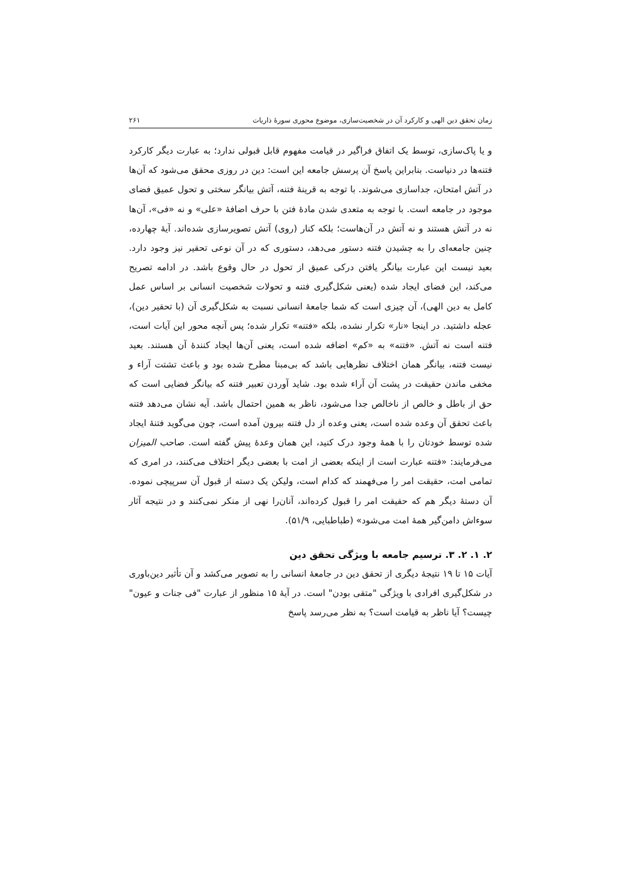زمان تحقق دین الهی و کارکرد آن در شخصیت‌سازی، موضوع محوری سورهٔ ذاریات ۲۶۱
و یا پاک‌سازی، توسط یک اتفاق فراگیر در قیامت مفهوم قابل قبولی ندارد؛ به عبارت دیگر کارکرد فتنه‌ها در دنیاست. بنابراین پاسخ آن پرسش جامعه این است: دین در روزی محقق می‌شود که آن‌ها در آتش امتحان، جداسازی می‌شوند. با توجه به قرینهٔ فتنه، آتش بیانگر سختی و تحول عمیق فضای موجود در جامعه است. با توجه به متعدی شدن مادهٔ فتن با حرف اضافهٔ «علی» و نه «فی»، آن‌ها نه در آتش هستند و نه آتش در آن‌هاست؛ بلکه کنار (روی) آتش تصویرسازی شده‌اند. آیهٔ چهارده، چنین جامعه‌ای را به چشیدن فتنه دستور می‌دهد، دستوری که در آن نوعی تحقیر نیز وجود دارد. بعید نیست این عبارت بیانگر یافتن درکی عمیق از تحول در حال وقوع باشد. در ادامه تصریح می‌کند، این فضای ایجاد شده (یعنی شکل‌گیری فتنه و تحولات شخصیت انسانی بر اساس عمل کامل به دین الهی)، آن چیزی است که شما جامعهٔ انسانی نسبت به شکل‌گیری آن (با تحقیر دین)، عجله داشتید. در اینجا «نار» تکرار نشده، بلکه «فتنه» تکرار شده؛ پس آنچه محور این آیات است، فتنه است نه آتش. «فتنه» به «کم» اضافه شده است، یعنی آن‌ها ایجاد کنندهٔ آن هستند. بعید نیست فتنه، بیانگر همان اختلاف نظرهایی باشد که بی‌مبنا مطرح شده بود و باعث تشتت آراء و مخفی ماندن حقیقت در پشت آن آراء شده بود. شاید آوردن تعبیر فتنه که بیانگر فضایی است که حق از باطل و خالص از ناخالص جدا می‌شود، ناظر به همین احتمال باشد. آیه نشان می‌دهد فتنه باعث تحقق آن وعده شده است، یعنی وعده از دل فتنه بیرون آمده است، چون می‌گوید فتنهٔ ایجاد شده توسط خودتان را با همهٔ وجود درک کنید، این همان وعدهٔ پیش گفته است. صاحب المیزان می‌فرمایند: «فتنه عبارت است از اینکه بعضی از امت با بعضی دیگر اختلاف می‌کنند، در امری که تمامی امت، حقیقت امر را می‌فهمند که کدام است، ولیکن یک دسته از قبول آن سرپیچی نموده. آن دستهٔ دیگر هم که حقیقت امر را قبول کرده‌اند، آنان‌را نهی از منکر نمی‌کنند و در نتیجه آثار سوءاش دامن‌گیر همهٔ امت می‌شود» (طباطبایی، ۵۱/۹).
۲. ۱. ۲. ۳. ترسیم جامعه با ویژگی تحقق دین
آیات ۱۵ تا ۱۹ نتیجهٔ دیگری از تحقق دین در جامعهٔ انسانی را به تصویر می‌کشد و آن تأثیر دین‌باوری در شکل‌گیری افرادی با ویژگی "متقی بودن" است. در آیهٔ ۱۵ منظور از عبارت "فی جنات و عیون" چیست؟ آیا ناظر به قیامت است؟ به نظر می‌رسد پاسخ